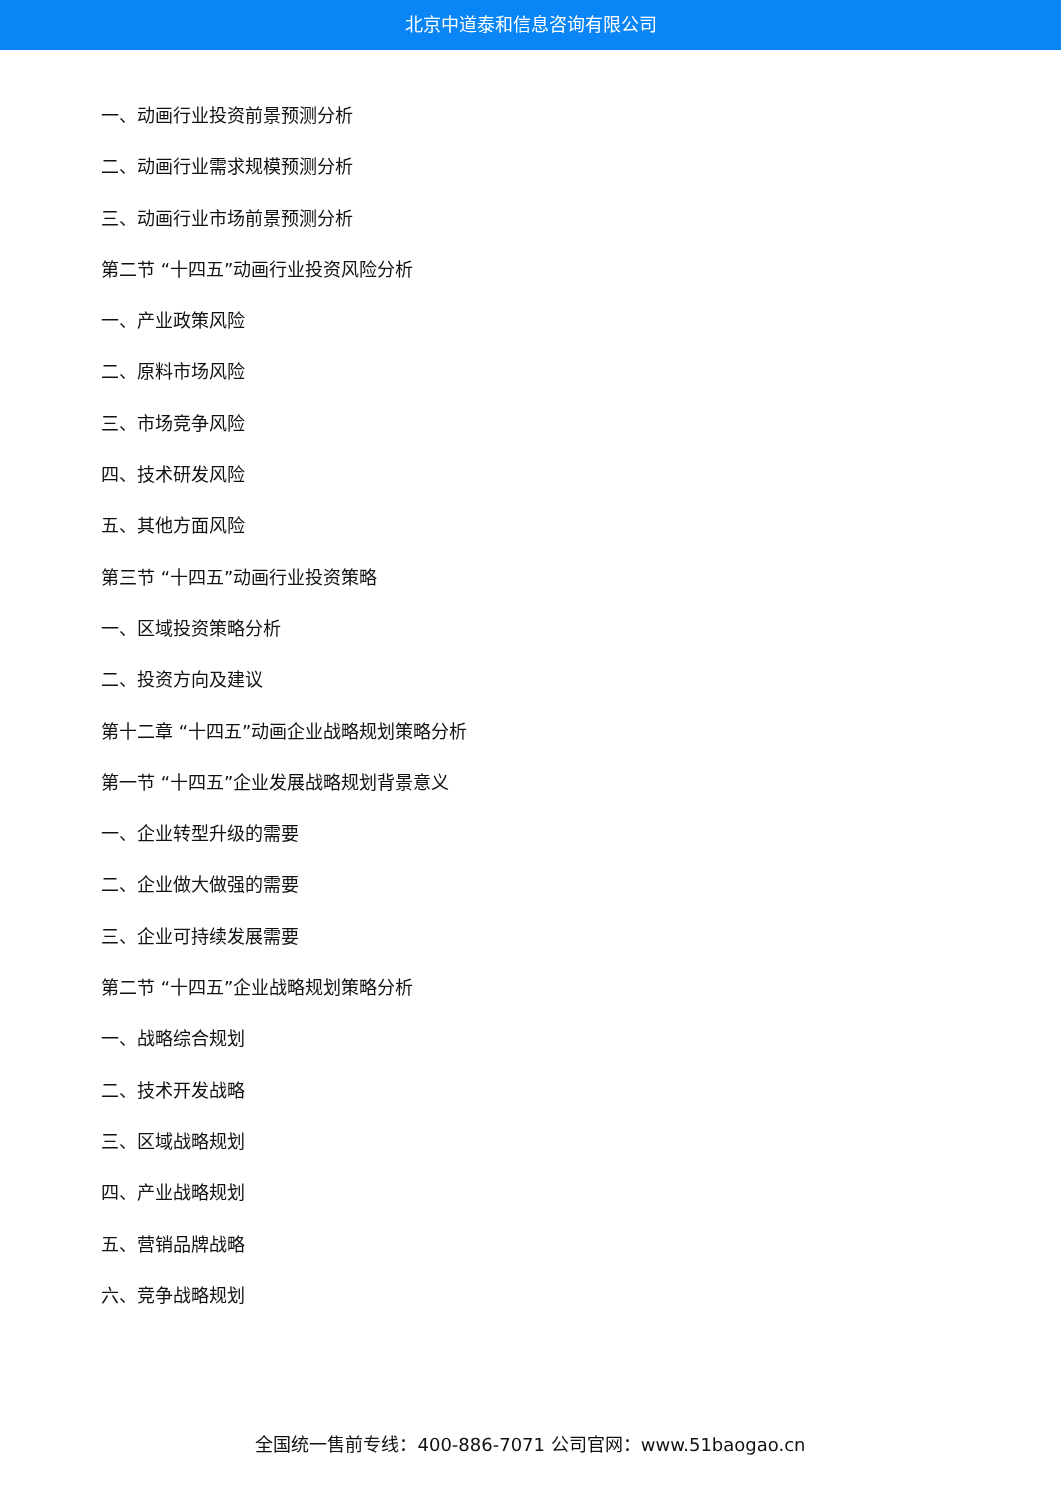北京中道泰和信息咨询有限公司
一、动画行业投资前景预测分析
二、动画行业需求规模预测分析
三、动画行业市场前景预测分析
第二节 “十四五”动画行业投资风险分析
一、产业政策风险
二、原料市场风险
三、市场竞争风险
四、技术研发风险
五、其他方面风险
第三节 “十四五”动画行业投资策略
一、区域投资策略分析
二、投资方向及建议
第十二章 “十四五”动画企业战略规划策略分析
第一节 “十四五”企业发展战略规划背景意义
一、企业转型升级的需要
二、企业做大做强的需要
三、企业可持续发展需要
第二节 “十四五”企业战略规划策略分析
一、战略综合规划
二、技术开发战略
三、区域战略规划
四、产业战略规划
五、营销品牌战略
六、竞争战略规划
全国统一售前专线：400-886-7071 公司官网：www.51baogao.cn